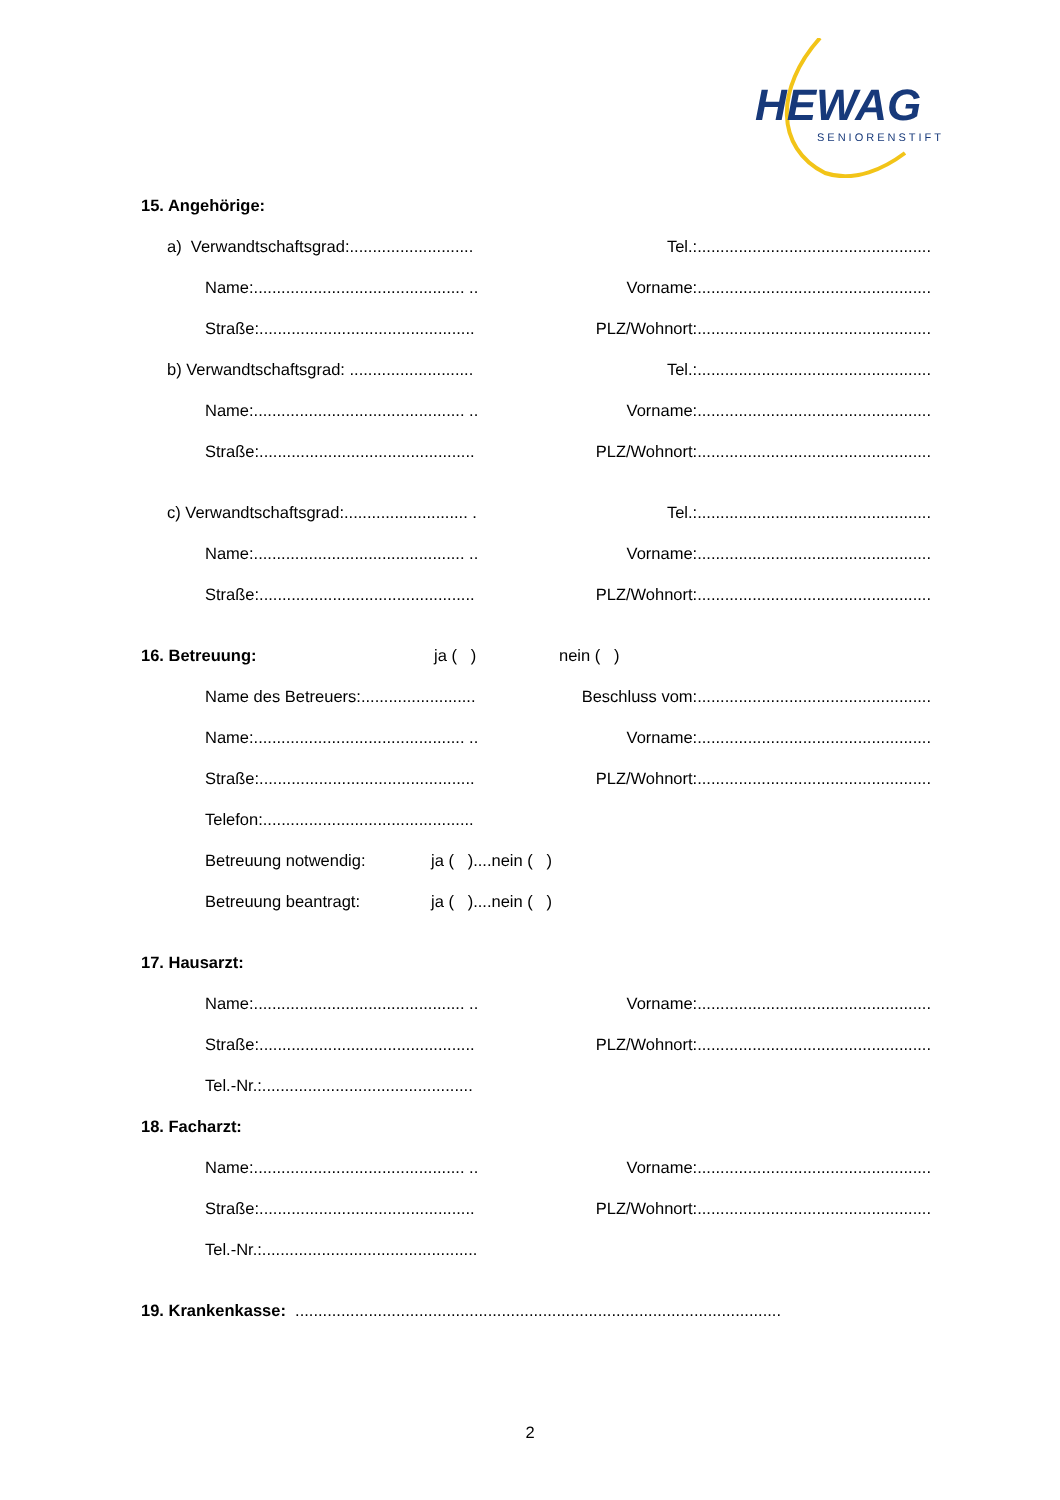HEWAG
SENIORENSTIFT
15. Angehörige:
a) Verwandtschaftsgrad:........................... Tel.:...................................................
Name:.............................................. .. Vorname:...................................................
Straße:............................................... PLZ/Wohnort:...................................................
b) Verwandtschaftsgrad: ........................... Tel.:...................................................
Name:.............................................. .. Vorname:...................................................
Straße:............................................... PLZ/Wohnort:...................................................
c) Verwandtschaftsgrad:........................... . Tel.:...................................................
Name:.............................................. .. Vorname:...................................................
Straße:............................................... PLZ/Wohnort:...................................................
16. Betreuung: ja ( ) nein ( )
Name des Betreuers:......................... Beschluss vom:...................................................
Name:.............................................. .. Vorname:...................................................
Straße:............................................... PLZ/Wohnort:...................................................
Telefon:..............................................
Betreuung notwendig: ja ( )....nein ( )
Betreuung beantragt: ja ( )....nein ( )
17. Hausarzt:
Name:.............................................. .. Vorname:...................................................
Straße:............................................... PLZ/Wohnort:...................................................
Tel.-Nr.:..............................................
18. Facharzt:
Name:.............................................. .. Vorname:...................................................
Straße:............................................... PLZ/Wohnort:...................................................
Tel.-Nr.:...............................................
19. Krankenkasse: ..........................................................................................................
2